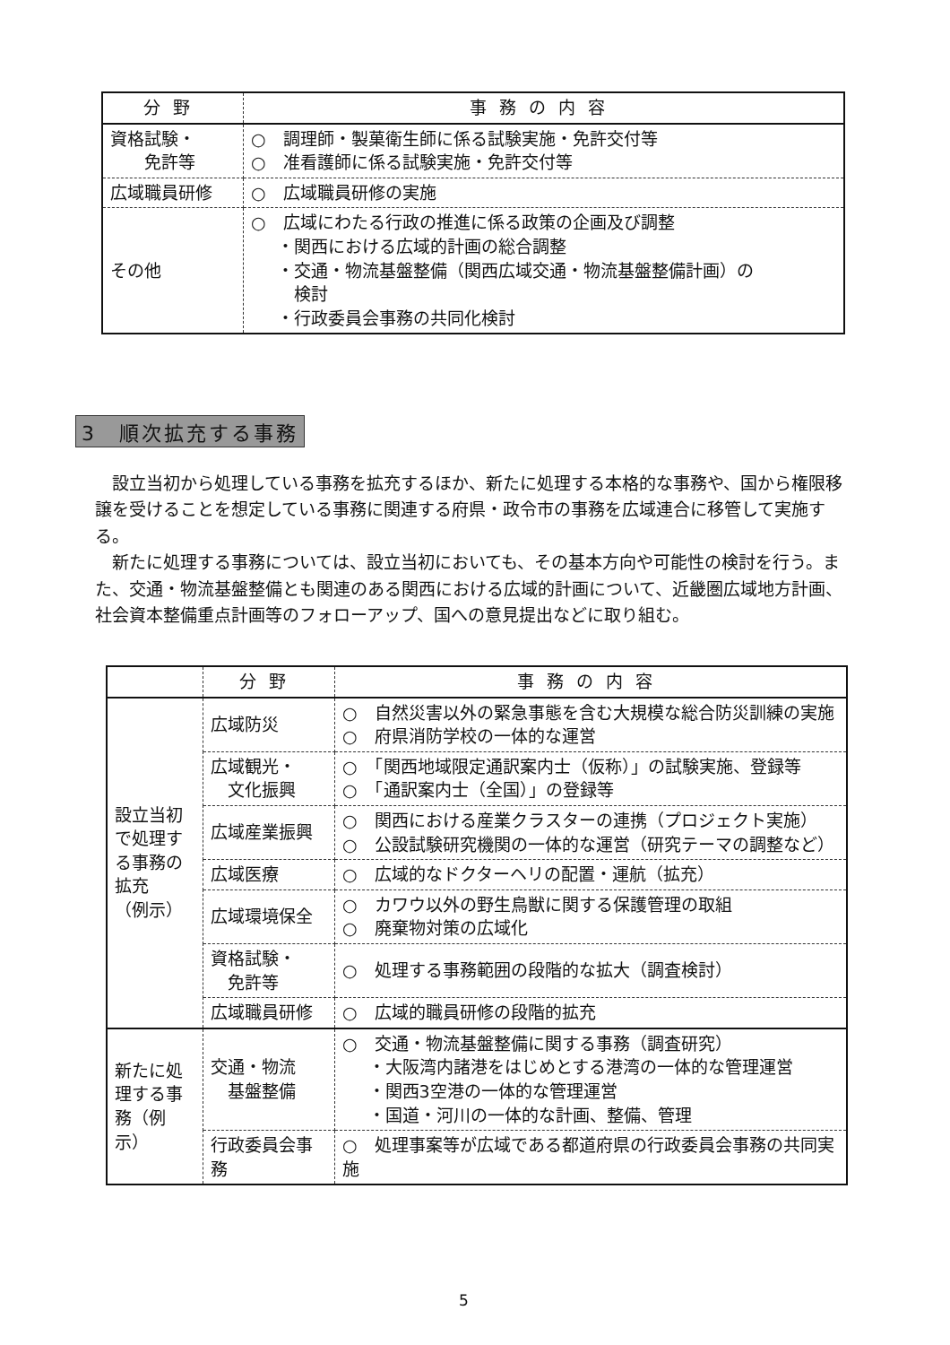| 分野 | 事務の内容 |
| --- | --- |
| 資格試験・ 免許等 | ○ 調理師・製菓衛生師に係る試験実施・免許交付等 ○ 准看護師に係る試験実施・免許交付等 |
| 広域職員研修 | ○ 広域職員研修の実施 |
| その他 | ○ 広域にわたる行政の推進に係る政策の企画及び調整 ・関西における広域的計画の総合調整 ・交通・物流基盤整備（関西広域交通・物流基盤整備計画）の 検討 ・行政委員会事務の共同化検討 |
3　順次拡充する事務
設立当初から処理している事務を拡充するほか、新たに処理する本格的な事務や、国から権限移譲を受けることを想定している事務に関連する府県・政令市の事務を広域連合に移管して実施する。
新たに処理する事務については、設立当初においても、その基本方向や可能性の検討を行う。また、交通・物流基盤整備とも関連のある関西における広域的計画について、近畿圏広域地方計画、社会資本整備重点計画等のフォローアップ、国への意見提出などに取り組む。
| | 分野 | 事務の内容 |
| --- | --- | --- |
| 設立当初で処理する事務の拡充 （例示） | 広域防災 | ○ 自然災害以外の緊急事態を含む大規模な総合防災訓練の実施 ○ 府県消防学校の一体的な運営 |
| | 広域観光・ 文化振興 | ○ 「関西地域限定通訳案内士（仮称）」の試験実施、登録等 ○ 「通訳案内士（全国）」の登録等 |
| | 広域産業振興 | ○ 関西における産業クラスターの連携（プロジェクト実施） ○ 公設試験研究機関の一体的な運営（研究テーマの調整など） |
| | 広域医療 | ○ 広域的なドクターヘリの配置・運航（拡充） |
| | 広域環境保全 | ○ カワウ以外の野生鳥獣に関する保護管理の取組 ○ 廃棄物対策の広域化 |
| | 資格試験・ 免許等 | ○ 処理する事務範囲の段階的な拡大（調査検討） |
| | 広域職員研修 | ○ 広域的職員研修の段階的拡充 |
| 新たに処理する事務（例示） | 交通・物流 基盤整備 | ○ 交通・物流基盤整備に関する事務（調査研究） ・大阪湾内諸港をはじめとする港湾の一体的な管理運営 ・関西3空港の一体的な管理運営 ・国道・河川の一体的な計画、整備、管理 |
| | 行政委員会事務 | ○ 処理事案等が広域である都道府県の行政委員会事務の共同実施 |
5